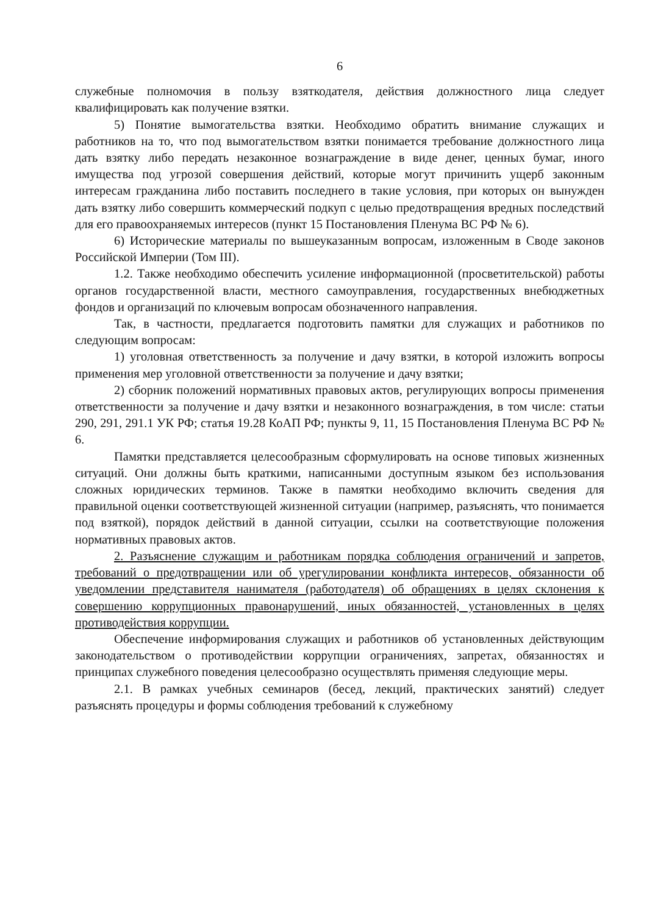6
служебные полномочия в пользу взяткодателя, действия должностного лица следует квалифицировать как получение взятки.
5) Понятие вымогательства взятки. Необходимо обратить внимание служащих и работников на то, что под вымогательством взятки понимается требование должностного лица дать взятку либо передать незаконное вознаграждение в виде денег, ценных бумаг, иного имущества под угрозой совершения действий, которые могут причинить ущерб законным интересам гражданина либо поставить последнего в такие условия, при которых он вынужден дать взятку либо совершить коммерческий подкуп с целью предотвращения вредных последствий для его правоохраняемых интересов (пункт 15 Постановления Пленума ВС РФ № 6).
6) Исторические материалы по вышеуказанным вопросам, изложенным в Своде законов Российской Империи (Том III).
1.2. Также необходимо обеспечить усиление информационной (просветительской) работы органов государственной власти, местного самоуправления, государственных внебюджетных фондов и организаций по ключевым вопросам обозначенного направления.
Так, в частности, предлагается подготовить памятки для служащих и работников по следующим вопросам:
1) уголовная ответственность за получение и дачу взятки, в которой изложить вопросы применения мер уголовной ответственности за получение и дачу взятки;
2) сборник положений нормативных правовых актов, регулирующих вопросы применения ответственности за получение и дачу взятки и незаконного вознаграждения, в том числе: статьи 290, 291, 291.1 УК РФ; статья 19.28 КоАП РФ; пункты 9, 11, 15 Постановления Пленума ВС РФ № 6.
Памятки представляется целесообразным сформулировать на основе типовых жизненных ситуаций. Они должны быть краткими, написанными доступным языком без использования сложных юридических терминов. Также в памятки необходимо включить сведения для правильной оценки соответствующей жизненной ситуации (например, разъяснять, что понимается под взяткой), порядок действий в данной ситуации, ссылки на соответствующие положения нормативных правовых актов.
2. Разъяснение служащим и работникам порядка соблюдения ограничений и запретов, требований о предотвращении или об урегулировании конфликта интересов, обязанности об уведомлении представителя нанимателя (работодателя) об обращениях в целях склонения к совершению коррупционных правонарушений, иных обязанностей, установленных в целях противодействия коррупции.
Обеспечение информирования служащих и работников об установленных действующим законодательством о противодействии коррупции ограничениях, запретах, обязанностях и принципах служебного поведения целесообразно осуществлять применяя следующие меры.
2.1. В рамках учебных семинаров (бесед, лекций, практических занятий) следует разъяснять процедуры и формы соблюдения требований к служебному